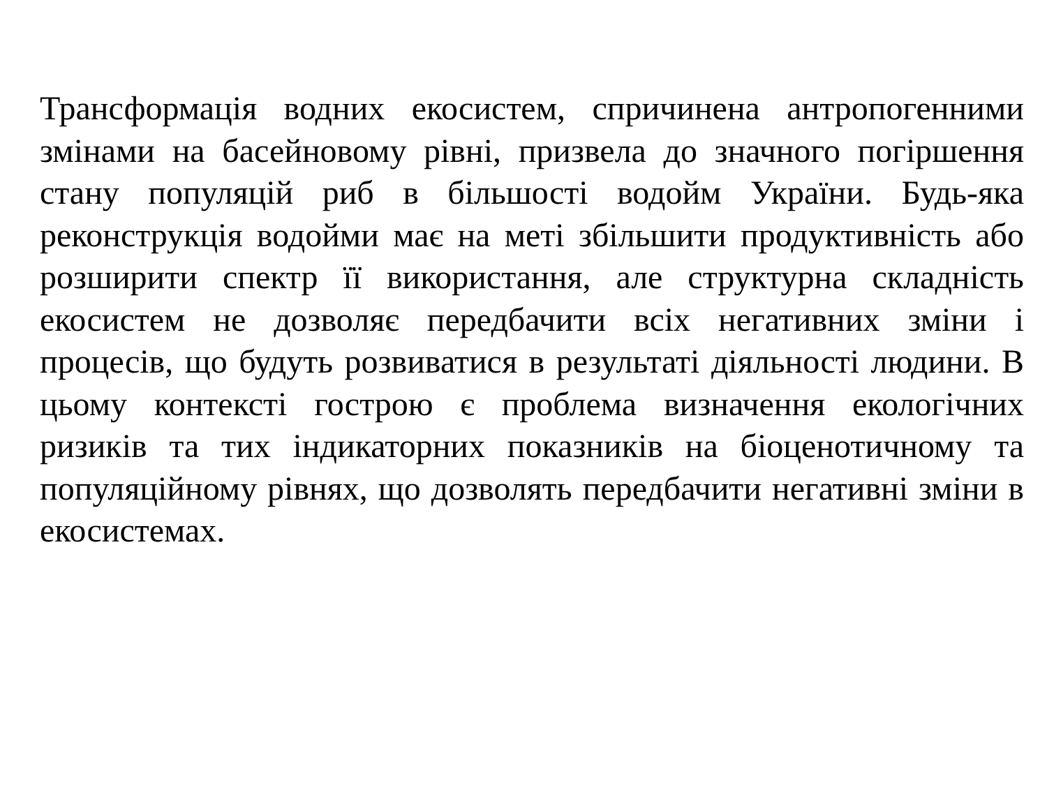Трансформація водних екосистем, спричинена антропогенними змінами на басейновому рівні, призвела до значного погіршення стану популяцій риб в більшості водойм України. Будь-яка реконструкція водойми має на меті збільшити продуктивність або розширити спектр її використання, але структурна складність екосистем не дозволяє передбачити всіх негативних зміни і процесів, що будуть розвиватися в результаті діяльності людини. В цьому контексті гострою є проблема визначення екологічних ризиків та тих індикаторних показників на біоценотичному та популяційному рівнях, що дозволять передбачити негативні зміни в екосистемах.